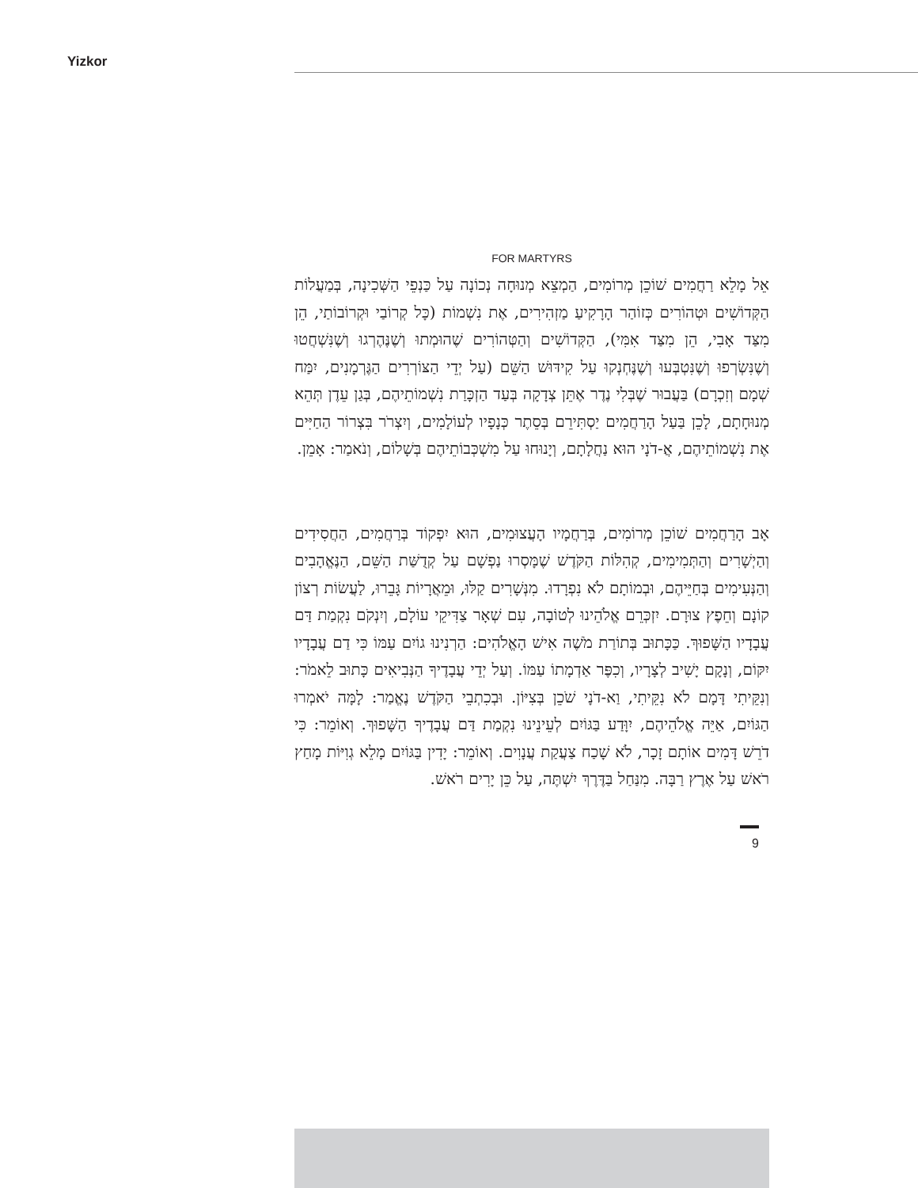Yizkor
FOR MARTYRS
אֵל מָלֵא רַחֲמִים שׁוֹכֵן מְרוֹמִים, הַמְצֵא מְנוּחָה נְכוֹנָה עַל כַּנְפֵי הַשְּׁכִינָה, בְּמַעֲלוֹת הַקְּדוֹשִׁים וּטְהוֹרִים כְּזוֹהַר הָרָקִיעַ מַזְהִירִים, אֶת נִשְׁמוֹת (כָּל קְרוֹבַי וּקְרוֹבוֹתַי, הֵן מִצַּד אָבִי, הֵן מִצַּד אִמִּי), הַקְּדוֹשִׁים וְהַטְּהוֹרִים שֶׁהוּמְתוּ וְשֶׁנֶּהֶרְגוּ וְשֶׁנִּשְׁחֲטוּ וְשֶׁנִּשְׂרְפוּ וְשֶׁנִּטְבְּעוּ וְשֶׁנֶּחְנְקוּ עַל קִידּוּשׁ הַשֵּׁם (עַל יְדֵי הַצּוֹרְרִים הַגֶּרְמָנִים, יִמַּח שְׁמָם וְזִכְרָם) בַּעֲבוּר שֶׁבְּלִי נֶדֶר אֶתֵּן צְדָקָה בְּעַד הַזְכָּרַת נִשְׁמוֹתֵיהֶם, בְּגַן עֵדֶן תְּהֵא מְנוּחָתָם, לָכֵן בַּעַל הָרַחֲמִים יַסְתִּירֵם בְּסֵתֶר כְּנָפָיו לְעוֹלָמִים, וְיִצְרֹר בִּצְרוֹר הַחַיִּים אֶת נִשְׁמוֹתֵיהֶם, אֲ-דֹנָי הוּא נַחֲלָתָם, וְיָנוּחוּ עַל מִשְׁכְּבוֹתֵיהֶם בְּשָׁלוֹם, וְנֹאמַר: אָמֵן.
אָב הָרַחֲמִים שׁוֹכֵן מְרוֹמִים, בְּרַחֲמָיו הָעֲצוּמִים, הוּא יִפְקוֹד בְּרַחֲמִים, הַחֲסִידִים וְהַיְשָׁרִים וְהַתְּמִימִים, קְהִלּוֹת הַקֹּדֶשׁ שֶׁמָּסְרוּ נַפְשָׁם עַל קְדֻשַּׁת הַשֵּׁם, הַנֶּאֱהָבִים וְהַנְּעִימִים בְּחַיֵּיהֶם, וּבְמוֹתָם לֹא נִפְרָדוּ. מִנְּשָׁרִים קַלּוּ, וּמֵאֲרָיוֹת גָּבֵרוּ, לַעֲשׂוֹת רְצוֹן קוֹנָם וְחֵפֶץ צוּרָם. יִזְכְּרֵם אֱלֹהֵינוּ לְטוֹבָה, עִם שְׁאָר צַדִּיקֵי עוֹלָם, וְיִנְקֹם נִקְמַת דַּם עֲבָדָיו הַשָּׁפוּךְ. כַּכָּתוּב בְּתוֹרַת מֹשֶׁה אִישׁ הָאֱלֹהִים: הַרְנִינוּ גוֹיִם עַמּוֹ כִּי דַם עֲבָדָיו יִקּוֹם, וְנָקָם יָשִׁיב לְצָרָיו, וְכִפֶּר אַדְמָתוֹ עַמּוֹ. וְעַל יְדֵי עֲבָדֶיךָ הַנְּבִיאִים כָּתוּב לֵאמֹר: וְנִקֵּיתִי דָּמָם לֹא נִקֵּיתִי, וַא-דֹנָי שֹׁכֵן בְּצִיּוֹן. וּבְכִתְבֵי הַקֹּדֶשׁ נֶאֱמַר: לָמָּה יֹאמְרוּ הַגּוֹיִם, אַיֵּה אֱלֹהֵיהֶם, יִוָּדַע בַּגּוֹיִם לְעֵינֵינוּ נִקְמַת דַּם עֲבָדֶיךָ הַשָּׁפוּךְ. וְאוֹמֵר: כִּי דֹרֵשׁ דָּמִים אוֹתָם זָכָר, לֹא שָׁכַח צַעֲקַת עֲנָוִים. וְאוֹמֵר: יָדִין בַּגּוֹיִם מָלֵא גְוִיּוֹת מָחַץ רֹאשׁ עַל אֶרֶץ רַבָּה. מִנַּחַל בַּדֶּרֶךְ יִשְׁתֶּה, עַל כֵּן יָרִים רֹאשׁ.
9